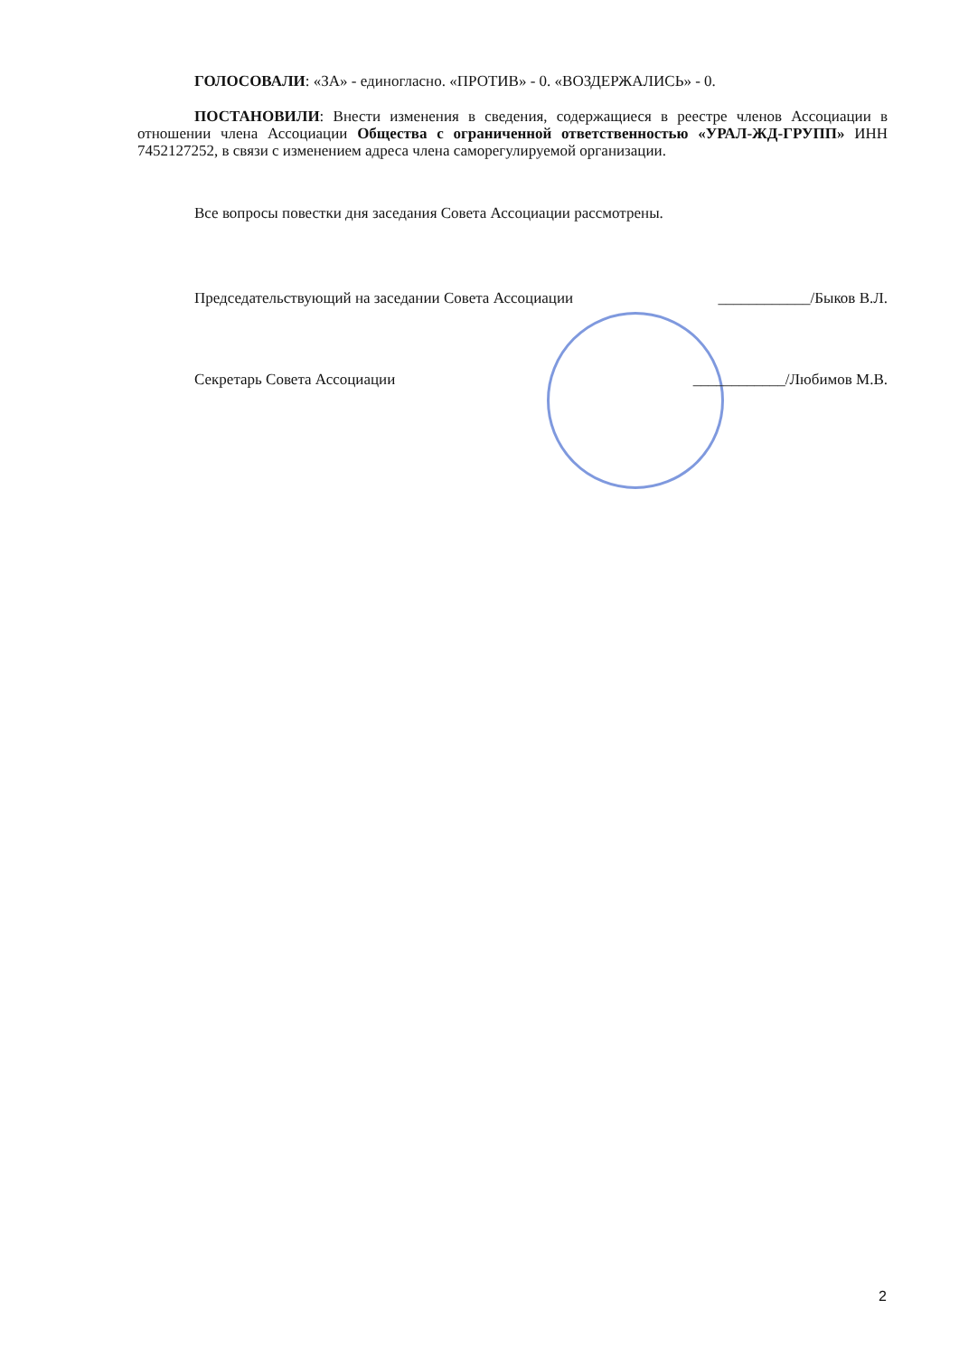ГОЛОСОВАЛИ: «ЗА» - единогласно. «ПРОТИВ» - 0. «ВОЗДЕРЖАЛИСЬ» - 0.
ПОСТАНОВИЛИ: Внести изменения в сведения, содержащиеся в реестре членов Ассоциации в отношении члена Ассоциации Общества с ограниченной ответственностью «УРАЛ-ЖД-ГРУПП» ИНН 7452127252, в связи с изменением адреса члена саморегулируемой организации.
Все вопросы повестки дня заседания Совета Ассоциации рассмотрены.
Председательствующий на заседании Совета Ассоциации ____________/Быков В.Л.
Секретарь Совета Ассоциации ____________/Любимов М.В.
2